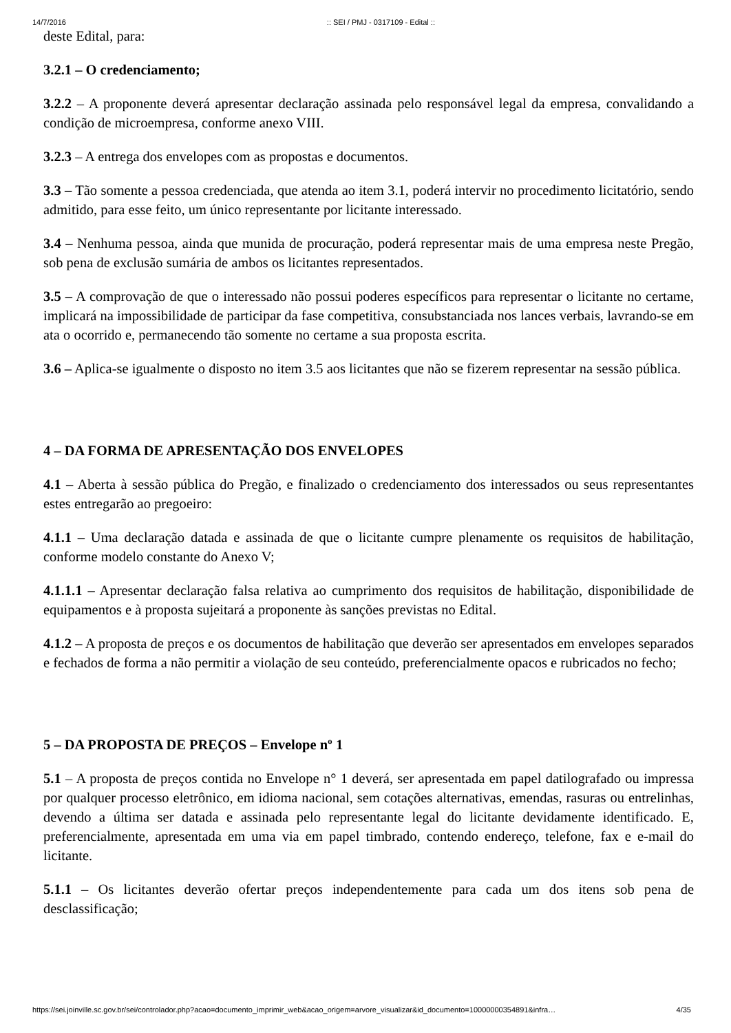14/7/2016:: SEI / PMJ - 0317109 - Edital ::
deste Edital, para:
3.2.1 – O credenciamento;
3.2.2 – A proponente deverá apresentar declaração assinada pelo responsável legal da empresa, convalidando a condição de microempresa, conforme anexo VIII.
3.2.3 – A entrega dos envelopes com as propostas e documentos.
3.3 – Tão somente a pessoa credenciada, que atenda ao item 3.1, poderá intervir no procedimento licitatório, sendo admitido, para esse feito, um único representante por licitante interessado.
3.4 – Nenhuma pessoa, ainda que munida de procuração, poderá representar mais de uma empresa neste Pregão, sob pena de exclusão sumária de ambos os licitantes representados.
3.5 – A comprovação de que o interessado não possui poderes específicos para representar o licitante no certame, implicará na impossibilidade de participar da fase competitiva, consubstanciada nos lances verbais, lavrando-se em ata o ocorrido e, permanecendo tão somente no certame a sua proposta escrita.
3.6 – Aplica-se igualmente o disposto no item 3.5 aos licitantes que não se fizerem representar na sessão pública.
4 – DA FORMA DE APRESENTAÇÃO DOS ENVELOPES
4.1 – Aberta à sessão pública do Pregão, e finalizado o credenciamento dos interessados ou seus representantes estes entregarão ao pregoeiro:
4.1.1 – Uma declaração datada e assinada de que o licitante cumpre plenamente os requisitos de habilitação, conforme modelo constante do Anexo V;
4.1.1.1 – Apresentar declaração falsa relativa ao cumprimento dos requisitos de habilitação, disponibilidade de equipamentos e à proposta sujeitará a proponente às sanções previstas no Edital.
4.1.2 – A proposta de preços e os documentos de habilitação que deverão ser apresentados em envelopes separados e fechados de forma a não permitir a violação de seu conteúdo, preferencialmente opacos e rubricados no fecho;
5 – DA PROPOSTA DE PREÇOS – Envelope nº 1
5.1 – A proposta de preços contida no Envelope n° 1 deverá, ser apresentada em papel datilografado ou impressa por qualquer processo eletrônico, em idioma nacional, sem cotações alternativas, emendas, rasuras ou entrelinhas, devendo a última ser datada e assinada pelo representante legal do licitante devidamente identificado. E, preferencialmente, apresentada em uma via em papel timbrado, contendo endereço, telefone, fax e e-mail do licitante.
5.1.1 – Os licitantes deverão ofertar preços independentemente para cada um dos itens sob pena de desclassificação;
https://sei.joinville.sc.gov.br/sei/controlador.php?acao=documento_imprimir_web&acao_origem=arvore_visualizar&id_documento=10000000354891&infra… 4/35